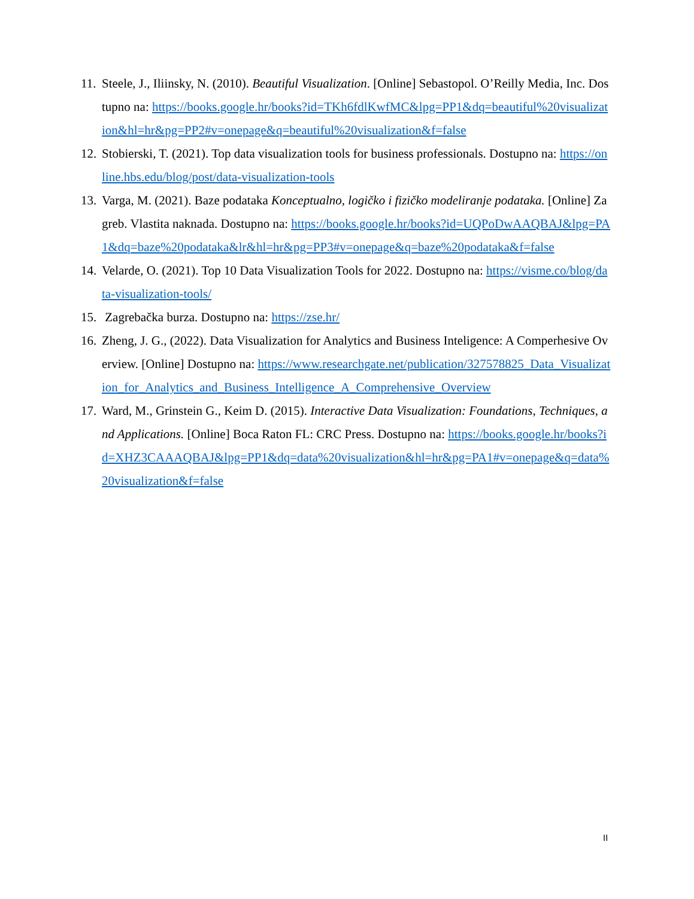11. Steele, J., Iliinsky, N. (2010). Beautiful Visualization. [Online] Sebastopol. O’Reilly Media, Inc. Dostupno na: https://books.google.hr/books?id=TKh6fdlKwfMC&lpg=PP1&dq=beautiful%20visualization&hl=hr&pg=PP2#v=onepage&q=beautiful%20visualization&f=false
12. Stobierski, T. (2021). Top data visualization tools for business professionals. Dostupno na: https://online.hbs.edu/blog/post/data-visualization-tools
13. Varga, M. (2021). Baze podataka Konceptualno, logičko i fizičko modeliranje podataka. [Online] Zagreb. Vlastita naknada. Dostupno na: https://books.google.hr/books?id=UQPoDwAAQBAJ&lpg=PA1&dq=baze%20podataka&lr&hl=hr&pg=PP3#v=onepage&q=baze%20podataka&f=false
14. Velarde, O. (2021). Top 10 Data Visualization Tools for 2022. Dostupno na: https://visme.co/blog/data-visualization-tools/
15. Zagrebačka burza. Dostupno na: https://zse.hr/
16. Zheng, J. G., (2022). Data Visualization for Analytics and Business Inteligence: A Comperhesive Overview. [Online] Dostupno na: https://www.researchgate.net/publication/327578825_Data_Visualization_for_Analytics_and_Business_Intelligence_A_Comprehensive_Overview
17. Ward, M., Grinstein G., Keim D. (2015). Interactive Data Visualization: Foundations, Techniques, and Applications. [Online] Boca Raton FL: CRC Press. Dostupno na: https://books.google.hr/books?id=XHZ3CAAAQBAJ&lpg=PP1&dq=data%20visualization&hl=hr&pg=PA1#v=onepage&q=data%20visualization&f=false
II